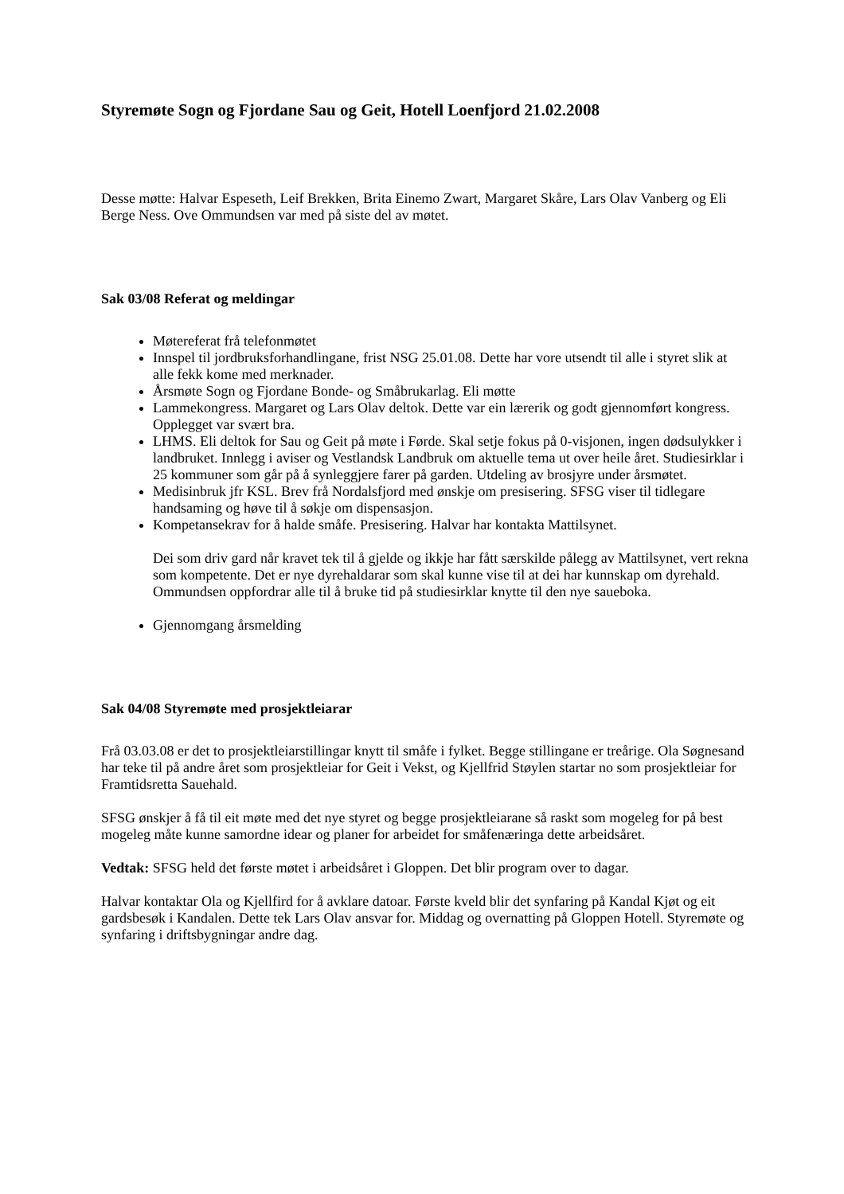Styremøte Sogn og Fjordane Sau og Geit, Hotell Loenfjord 21.02.2008
Desse møtte: Halvar Espeseth, Leif Brekken, Brita Einemo Zwart, Margaret Skåre, Lars Olav Vanberg og Eli Berge Ness. Ove Ommundsen var med på siste del av møtet.
Sak 03/08 Referat og meldingar
Møtereferat frå telefonmøtet
Innspel til jordbruksforhandlingane, frist NSG 25.01.08. Dette har vore utsendt til alle i styret slik at alle fekk kome med merknader.
Årsmøte Sogn og Fjordane Bonde- og Småbrukarlag. Eli møtte
Lammekongress. Margaret og Lars Olav deltok. Dette var ein lærerik og godt gjennomført kongress. Opplegget var svært bra.
LHMS. Eli deltok for Sau og Geit på møte i Førde. Skal setje fokus på 0-visjonen, ingen dødsulykker i landbruket. Innlegg i aviser og Vestlandsk Landbruk om aktuelle tema ut over heile året. Studiesirklar i 25 kommuner som går på å synleggjere farer på garden. Utdeling av brosjyre under årsmøtet.
Medisinbruk jfr KSL. Brev frå Nordalsfjord med ønskje om presisering. SFSG viser til tidlegare handsaming og høve til å søkje om dispensasjon.
Kompetansekrav for å halde småfe. Presisering. Halvar har kontakta Mattilsynet.
Dei som driv gard når kravet tek til å gjelde og ikkje har fått særskilde pålegg av Mattilsynet, vert rekna som kompetente. Det er nye dyrehaldarar som skal kunne vise til at dei har kunnskap om dyrehald. Ommundsen oppfordrar alle til å bruke tid på studiesirklar knytte til den nye saueboka.
Gjennomgang årsmelding
Sak 04/08 Styremøte med prosjektleiarar
Frå 03.03.08 er det to prosjektleiarstillingar knytt til småfe i fylket. Begge stillingane er treårige. Ola Søgnesand har teke til på andre året som prosjektleiar for Geit i Vekst, og Kjellfrid Støylen startar no som prosjektleiar for Framtidsretta Sauehald.
SFSG ønskjer å få til eit møte med det nye styret og begge prosjektleiarane så raskt som mogeleg for på best mogeleg måte kunne samordne idear og planer for arbeidet for småfenæringa dette arbeidsåret.
Vedtak: SFSG held det første møtet i arbeidsåret i Gloppen. Det blir program over to dagar.
Halvar kontaktar Ola og Kjellfird for å avklare datoar. Første kveld blir det synfaring på Kandal Kjøt og eit gardsbesøk i Kandalen. Dette tek Lars Olav ansvar for. Middag og overnatting på Gloppen Hotell. Styremøte og synfaring i driftsbygningar andre dag.